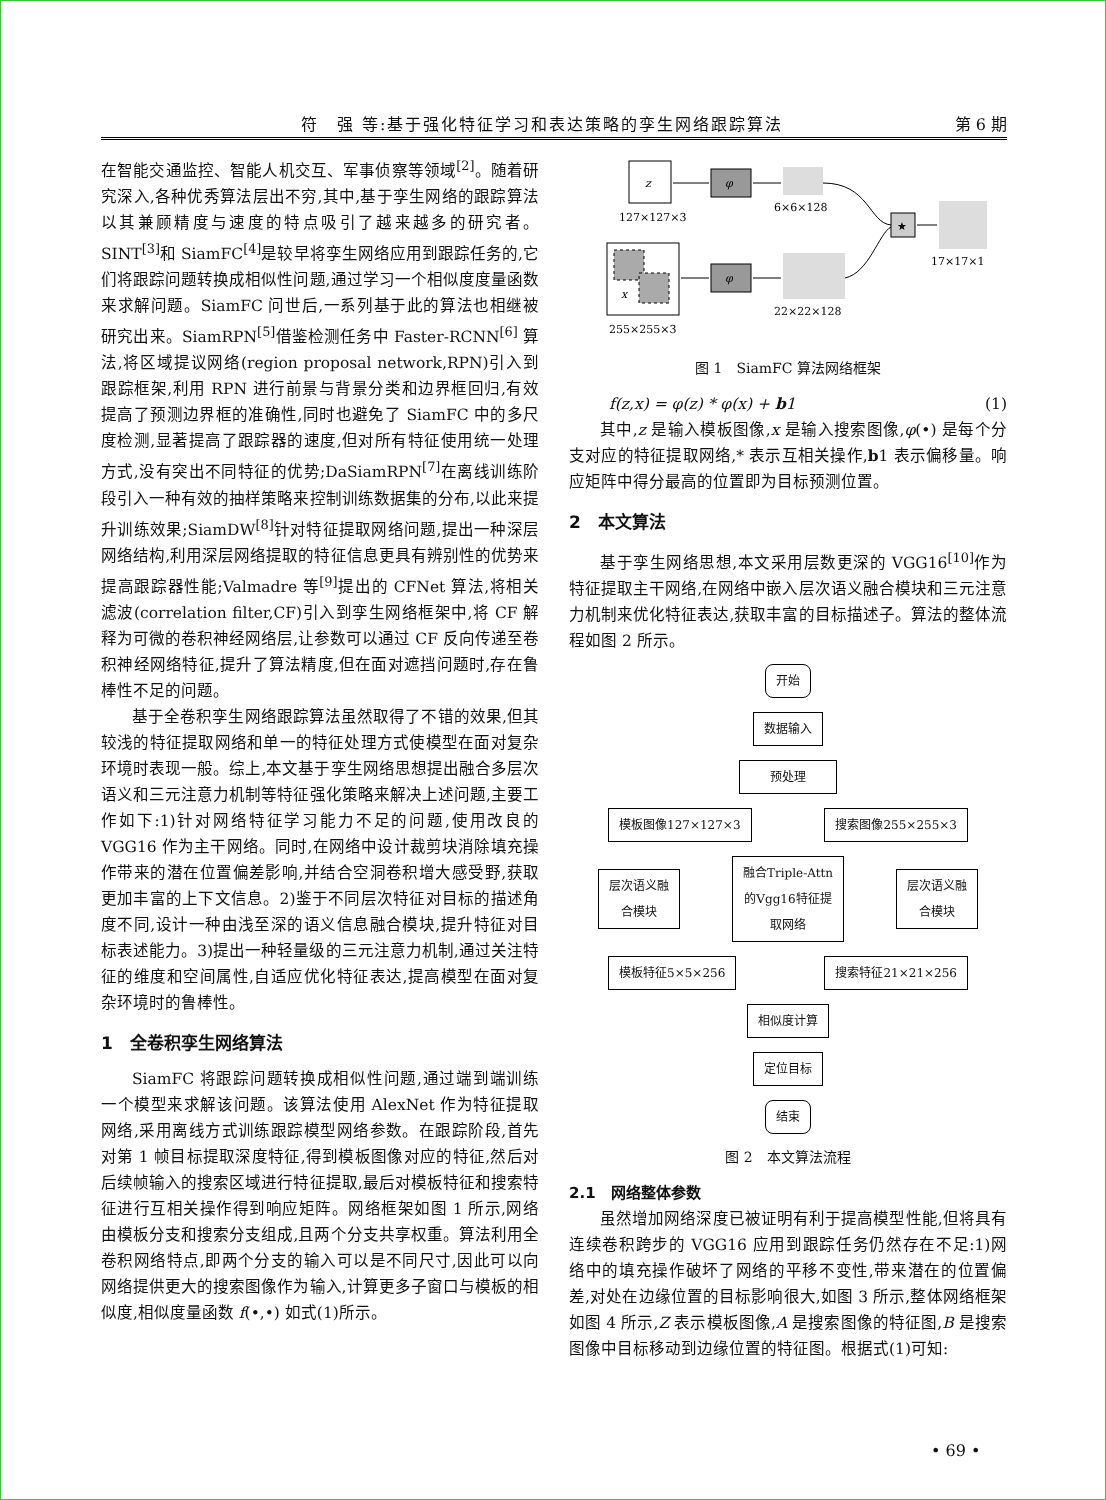符　强 等:基于强化特征学习和表达策略的孪生网络跟踪算法 第 6 期
在智能交通监控、智能人机交互、军事侦察等领域<sup>[2]</sup>。随着研究深入,各种优秀算法层出不穷,其中,基于孪生网络的跟踪算法以其兼顾精度与速度的特点吸引了越来越多的研究者。SINT<sup>[3]</sup>和 SiamFC<sup>[4]</sup>是较早将孪生网络应用到跟踪任务的,它们将跟踪问题转换成相似性问题,通过学习一个相似度度量函数来求解问题。SiamFC 问世后,一系列基于此的算法也相继被研究出来。SiamRPN<sup>[5]</sup>借鉴检测任务中 Faster-RCNN<sup>[6]</sup> 算法,将区域提议网络(region proposal network,RPN)引入到跟踪框架,利用 RPN 进行前景与背景分类和边界框回归,有效提高了预测边界框的准确性,同时也避免了 SiamFC 中的多尺度检测,显著提高了跟踪器的速度,但对所有特征使用统一处理方式,没有突出不同特征的优势;DaSiamRPN<sup>[7]</sup>在离线训练阶段引入一种有效的抽样策略来控制训练数据集的分布,以此来提升训练效果;SiamDW<sup>[8]</sup>针对特征提取网络问题,提出一种深层网络结构,利用深层网络提取的特征信息更具有辨别性的优势来提高跟踪器性能;Valmadre 等<sup>[9]</sup>提出的 CFNet 算法,将相关滤波(correlation filter,CF)引入到孪生网络框架中,将 CF 解释为可微的卷积神经网络层,让参数可以通过 CF 反向传递至卷积神经网络特征,提升了算法精度,但在面对遮挡问题时,存在鲁棒性不足的问题。
基于全卷积孪生网络跟踪算法虽然取得了不错的效果,但其较浅的特征提取网络和单一的特征处理方式使模型在面对复杂环境时表现一般。综上,本文基于孪生网络思想提出融合多层次语义和三元注意力机制等特征强化策略来解决上述问题,主要工作如下:1)针对网络特征学习能力不足的问题,使用改良的 VGG16 作为主干网络。同时,在网络中设计裁剪块消除填充操作带来的潜在位置偏差影响,并结合空洞卷积增大感受野,获取更加丰富的上下文信息。2)鉴于不同层次特征对目标的描述角度不同,设计一种由浅至深的语义信息融合模块,提升特征对目标表述能力。3)提出一种轻量级的三元注意力机制,通过关注特征的维度和空间属性,自适应优化特征表达,提高模型在面对复杂环境时的鲁棒性。
1　全卷积孪生网络算法
SiamFC 将跟踪问题转换成相似性问题,通过端到端训练一个模型来求解该问题。该算法使用 AlexNet 作为特征提取网络,采用离线方式训练跟踪模型网络参数。在跟踪阶段,首先对第 1 帧目标提取深度特征,得到模板图像对应的特征,然后对后续帧输入的搜索区域进行特征提取,最后对模板特征和搜索特征进行互相关操作得到响应矩阵。网络框架如图 1 所示,网络由模板分支和搜索分支组成,且两个分支共享权重。算法利用全卷积网络特点,即两个分支的输入可以是不同尺寸,因此可以向网络提供更大的搜索图像作为输入,计算更多子窗口与模板的相似度,相似度量函数 f(•,•) 如式(1)所示。
z
φ
127×127×3
6×6×128
x
φ
255×255×3
22×22×128
★
17×17×1
图 1　SiamFC 算法网络框架
f(z,x) = φ(z) * φ(x) + b1 (1)
其中,z 是输入模板图像,x 是输入搜索图像,φ(•) 是每个分支对应的特征提取网络,* 表示互相关操作,b1 表示偏移量。响应矩阵中得分最高的位置即为目标预测位置。
2　本文算法
基于孪生网络思想,本文采用层数更深的 VGG16<sup>[10]</sup>作为特征提取主干网络,在网络中嵌入层次语义融合模块和三元注意力机制来优化特征表达,获取丰富的目标描述子。算法的整体流程如图 2 所示。
开始
数据输入
预处理
模板图像127×127×3 搜索图像255×255×3
层次语义融
合模块
融合Triple-Attn
的Vgg16特征提
取网络
层次语义融
合模块
模板特征5×5×256 搜索特征21×21×256
相似度计算
定位目标
结束
图 2　本文算法流程
2.1　网络整体参数
虽然增加网络深度已被证明有利于提高模型性能,但将具有连续卷积跨步的 VGG16 应用到跟踪任务仍然存在不足:1)网络中的填充操作破坏了网络的平移不变性,带来潜在的位置偏差,对处在边缘位置的目标影响很大,如图 3 所示,整体网络框架如图 4 所示,Z 表示模板图像,A 是搜索图像的特征图,B 是搜索图像中目标移动到边缘位置的特征图。根据式(1)可知:
• 69 •